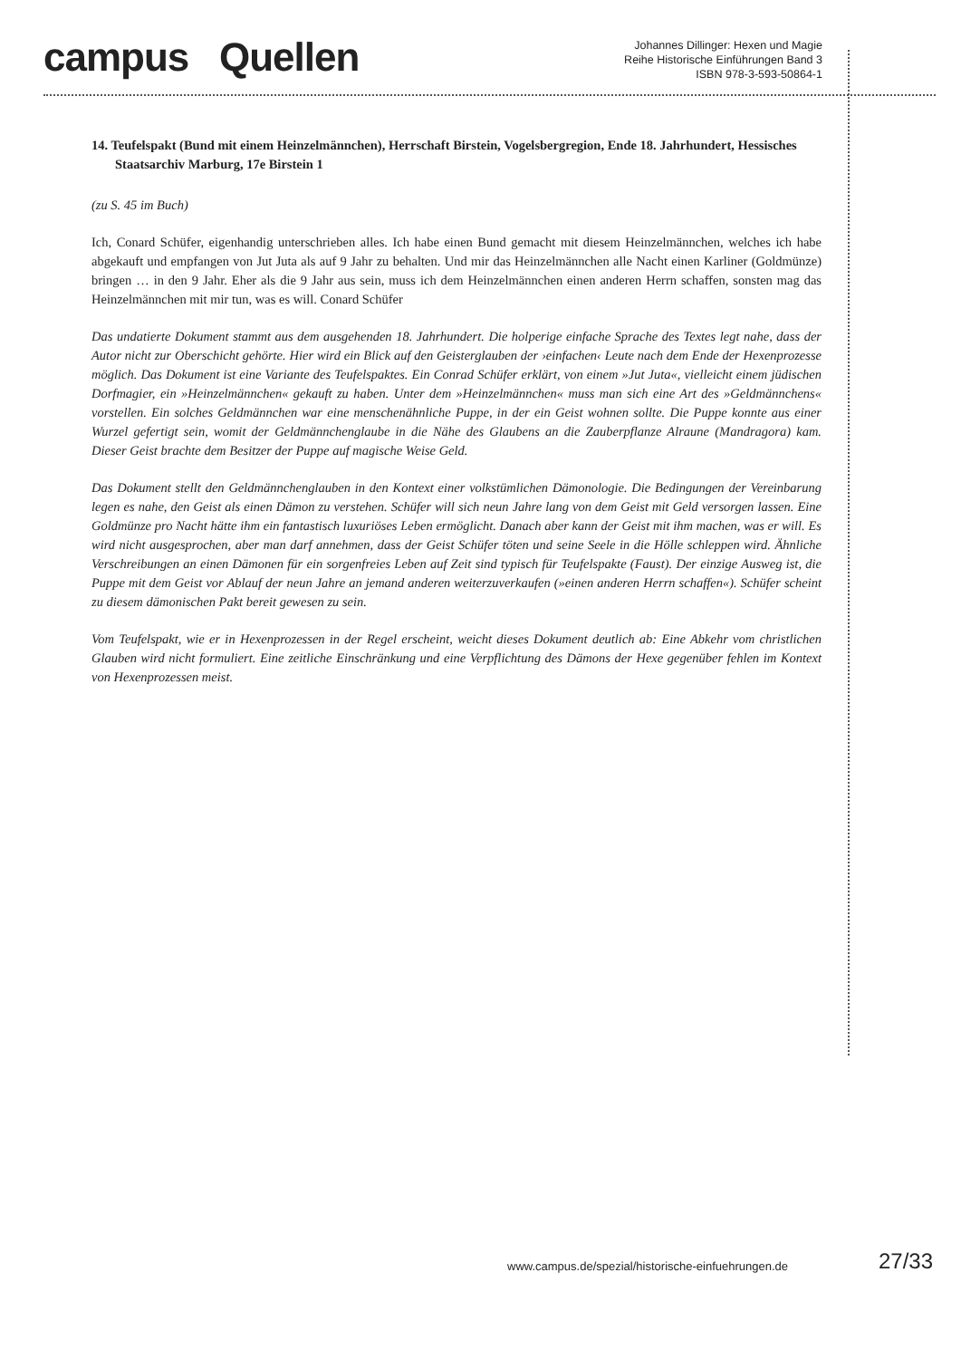campus Quellen
Johannes Dillinger: Hexen und Magie
Reihe Historische Einführungen Band 3
ISBN 978-3-593-50864-1
14. Teufelspakt (Bund mit einem Heinzelmännchen), Herrschaft Birstein, Vogelsbergregion, Ende 18. Jahrhundert, Hessisches Staatsarchiv Marburg, 17e Birstein 1
(zu S. 45 im Buch)
Ich, Conard Schüfer, eigenhandig unterschrieben alles. Ich habe einen Bund gemacht mit diesem Heinzelmännchen, welches ich habe abgekauft und empfangen von Jut Juta als auf 9 Jahr zu behalten. Und mir das Heinzelmännchen alle Nacht einen Karliner (Goldmünze) bringen … in den 9 Jahr. Eher als die 9 Jahr aus sein, muss ich dem Heinzelmännchen einen anderen Herrn schaffen, sonsten mag das Heinzelmännchen mit mir tun, was es will. Conard Schüfer
Das undatierte Dokument stammt aus dem ausgehenden 18. Jahrhundert. Die holperige einfache Sprache des Textes legt nahe, dass der Autor nicht zur Oberschicht gehörte. Hier wird ein Blick auf den Geisterglauben der ›einfachen‹ Leute nach dem Ende der Hexenprozesse möglich. Das Dokument ist eine Variante des Teufelspaktes. Ein Conrad Schüfer erklärt, von einem »Jut Juta«, vielleicht einem jüdischen Dorfmagier, ein »Heinzelmännchen« gekauft zu haben. Unter dem »Heinzelmännchen« muss man sich eine Art des »Geldmännchens« vorstellen. Ein solches Geldmännchen war eine menschenähnliche Puppe, in der ein Geist wohnen sollte. Die Puppe konnte aus einer Wurzel gefertigt sein, womit der Geldmännchenglaube in die Nähe des Glaubens an die Zauberpflanze Alraune (Mandragora) kam. Dieser Geist brachte dem Besitzer der Puppe auf magische Weise Geld.
Das Dokument stellt den Geldmännchenglauben in den Kontext einer volkstümlichen Dämonologie. Die Bedingungen der Vereinbarung legen es nahe, den Geist als einen Dämon zu verstehen. Schüfer will sich neun Jahre lang von dem Geist mit Geld versorgen lassen. Eine Goldmünze pro Nacht hätte ihm ein fantastisch luxuriöses Leben ermöglicht. Danach aber kann der Geist mit ihm machen, was er will. Es wird nicht ausgesprochen, aber man darf annehmen, dass der Geist Schüfer töten und seine Seele in die Hölle schleppen wird. Ähnliche Verschreibungen an einen Dämonen für ein sorgenfreies Leben auf Zeit sind typisch für Teufelspakte (Faust). Der einzige Ausweg ist, die Puppe mit dem Geist vor Ablauf der neun Jahre an jemand anderen weiterzuverkaufen (»einen anderen Herrn schaffen«). Schüfer scheint zu diesem dämonischen Pakt bereit gewesen zu sein.
Vom Teufelspakt, wie er in Hexenprozessen in der Regel erscheint, weicht dieses Dokument deutlich ab: Eine Abkehr vom christlichen Glauben wird nicht formuliert. Eine zeitliche Einschränkung und eine Verpflichtung des Dämons der Hexe gegenüber fehlen im Kontext von Hexenprozessen meist.
www.campus.de/spezial/historische-einfuehrungen.de
27/33